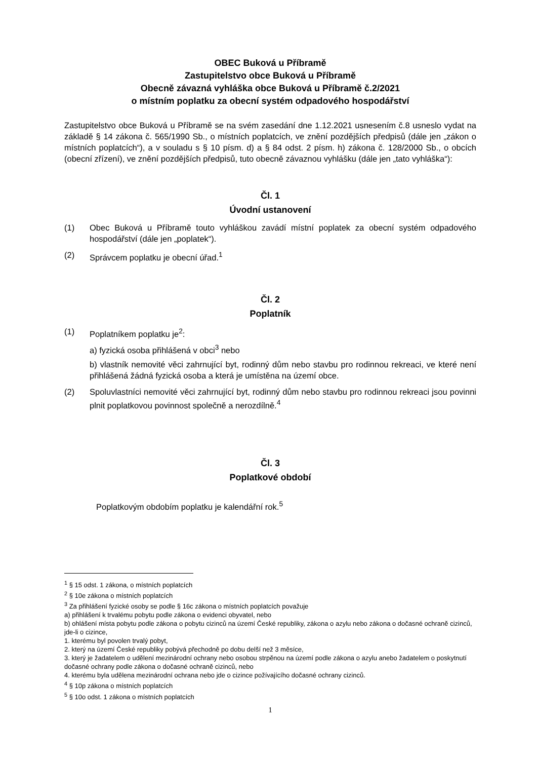OBEC Buková u Příbramě
Zastupitelstvo obce Buková u Příbramě
Obecně závazná vyhláška obce Buková u Příbramě č.2/2021
o místním poplatku za obecní systém odpadového hospodářství
Zastupitelstvo obce Buková u Příbramě se na svém zasedání dne 1.12.2021 usnesením č.8 usneslo vydat na základě § 14 zákona č. 565/1990 Sb., o místních poplatcích, ve znění pozdějších předpisů (dále jen „zákon o místních poplatcích“), a v souladu s § 10 písm. d) a § 84 odst. 2 písm. h) zákona č. 128/2000 Sb., o obcích (obecní zřízení), ve znění pozdějších předpisů, tuto obecně závaznou vyhlášku (dále jen „tato vyhláška“):
Čl. 1
Úvodní ustanovení
(1) Obec Buková u Příbramě touto vyhláškou zavádí místní poplatek za obecní systém odpadového hospodářství (dále jen „poplatek“).
(2) Správcem poplatku je obecní úřad.<sup>1</sup>
Čl. 2
Poplatník
(1) Poplatníkem poplatku je<sup>2</sup>:
a) fyzická osoba přihlášená v obci<sup>3</sup> nebo
b) vlastník nemovité věci zahrnující byt, rodinný dům nebo stavbu pro rodinnou rekreaci, ve které není přihlášená žádná fyzická osoba a která je umístěna na území obce.
(2) Spoluvlastníci nemovité věci zahrnující byt, rodinný dům nebo stavbu pro rodinnou rekreaci jsou povinni plnit poplatkovou povinnost společně a nerozdílně.<sup>4</sup>
Čl. 3
Poplatkové období
Poplatkovým obdobím poplatku je kalendářní rok.<sup>5</sup>
<sup>1</sup> § 15 odst. 1 zákona, o místních poplatcích
<sup>2</sup> § 10e zákona o místních poplatcích
<sup>3</sup> Za přihlášení fyzické osoby se podle § 16c zákona o místních poplatcích považuje
a) přihlášení k trvalému pobytu podle zákona o evidenci obyvatel, nebo
b) ohlášení místa pobytu podle zákona o pobytu cizinců na území České republiky, zákona o azylu nebo zákona o dočasné ochraně cizinců, jde-li o cizince,
1. kterému byl povolen trvalý pobyt,
2. který na území České republiky pobývá přechodně po dobu delší než 3 měsíce,
3. který je žadatelem o udělení mezinárodní ochrany nebo osobou strpěnou na území podle zákona o azylu anebo žadatelem o poskytnutí dočasné ochrany podle zákona o dočasné ochraně cizinců, nebo
4. kterému byla udělena mezinárodní ochrana nebo jde o cizince požívajícího dočasné ochrany cizinců.
<sup>4</sup> § 10p zákona o místních poplatcích
<sup>5</sup> § 10o odst. 1 zákona o místních poplatcích
1